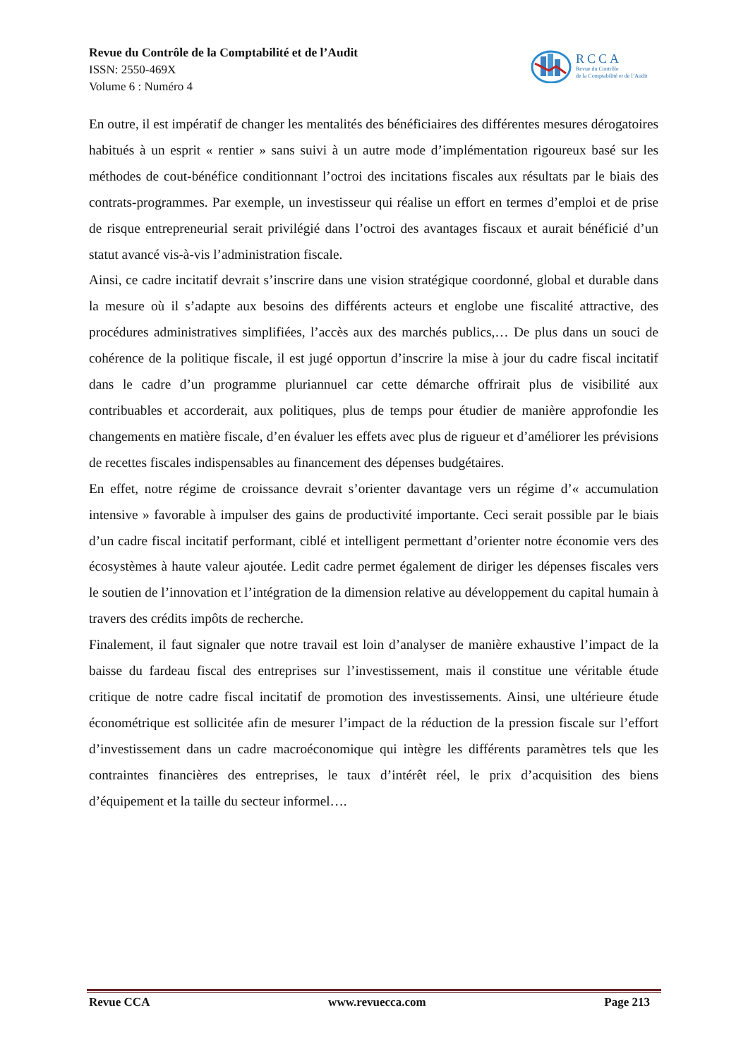Revue du Contrôle de la Comptabilité et de l’Audit
ISSN: 2550-469X
Volume 6 : Numéro 4
RCCA
Revue du Contrôle
de la Comptabilité et de l’Audit
En outre, il est impératif de changer les mentalités des bénéficiaires des différentes mesures dérogatoires habitués à un esprit « rentier » sans suivi à un autre mode d’implémentation rigoureux basé sur les méthodes de cout-bénéfice conditionnant l’octroi des incitations fiscales aux résultats par le biais des contrats-programmes. Par exemple, un investisseur qui réalise un effort en termes d’emploi et de prise de risque entrepreneurial serait privilégié dans l’octroi des avantages fiscaux et aurait bénéficié d’un statut avancé vis-à-vis l’administration fiscale.
Ainsi, ce cadre incitatif devrait s’inscrire dans une vision stratégique coordonné, global et durable dans la mesure où il s’adapte aux besoins des différents acteurs et englobe une fiscalité attractive, des procédures administratives simplifiées, l’accès aux des marchés publics,… De plus dans un souci de cohérence de la politique fiscale, il est jugé opportun d’inscrire la mise à jour du cadre fiscal incitatif dans le cadre d’un programme pluriannuel car cette démarche offrirait plus de visibilité aux contribuables et accorderait, aux politiques, plus de temps pour étudier de manière approfondie les changements en matière fiscale, d’en évaluer les effets avec plus de rigueur et d’améliorer les prévisions de recettes fiscales indispensables au financement des dépenses budgétaires.
En effet, notre régime de croissance devrait s’orienter davantage vers un régime d’« accumulation intensive » favorable à impulser des gains de productivité importante. Ceci serait possible par le biais d’un cadre fiscal incitatif performant, ciblé et intelligent permettant d’orienter notre économie vers des écosystèmes à haute valeur ajoutée. Ledit cadre permet également de diriger les dépenses fiscales vers le soutien de l’innovation et l’intégration de la dimension relative au développement du capital humain à travers des crédits impôts de recherche.
Finalement, il faut signaler que notre travail est loin d’analyser de manière exhaustive l’impact de la baisse du fardeau fiscal des entreprises sur l’investissement, mais il constitue une véritable étude critique de notre cadre fiscal incitatif de promotion des investissements. Ainsi, une ultérieure étude économétrique est sollicitée afin de mesurer l’impact de la réduction de la pression fiscale sur l’effort d’investissement dans un cadre macroéconomique qui intègre les différents paramètres tels que les contraintes financières des entreprises, le taux d’intérêt réel, le prix d’acquisition des biens d’équipement et la taille du secteur informel….
Revue CCA www.revuecca.com Page 213